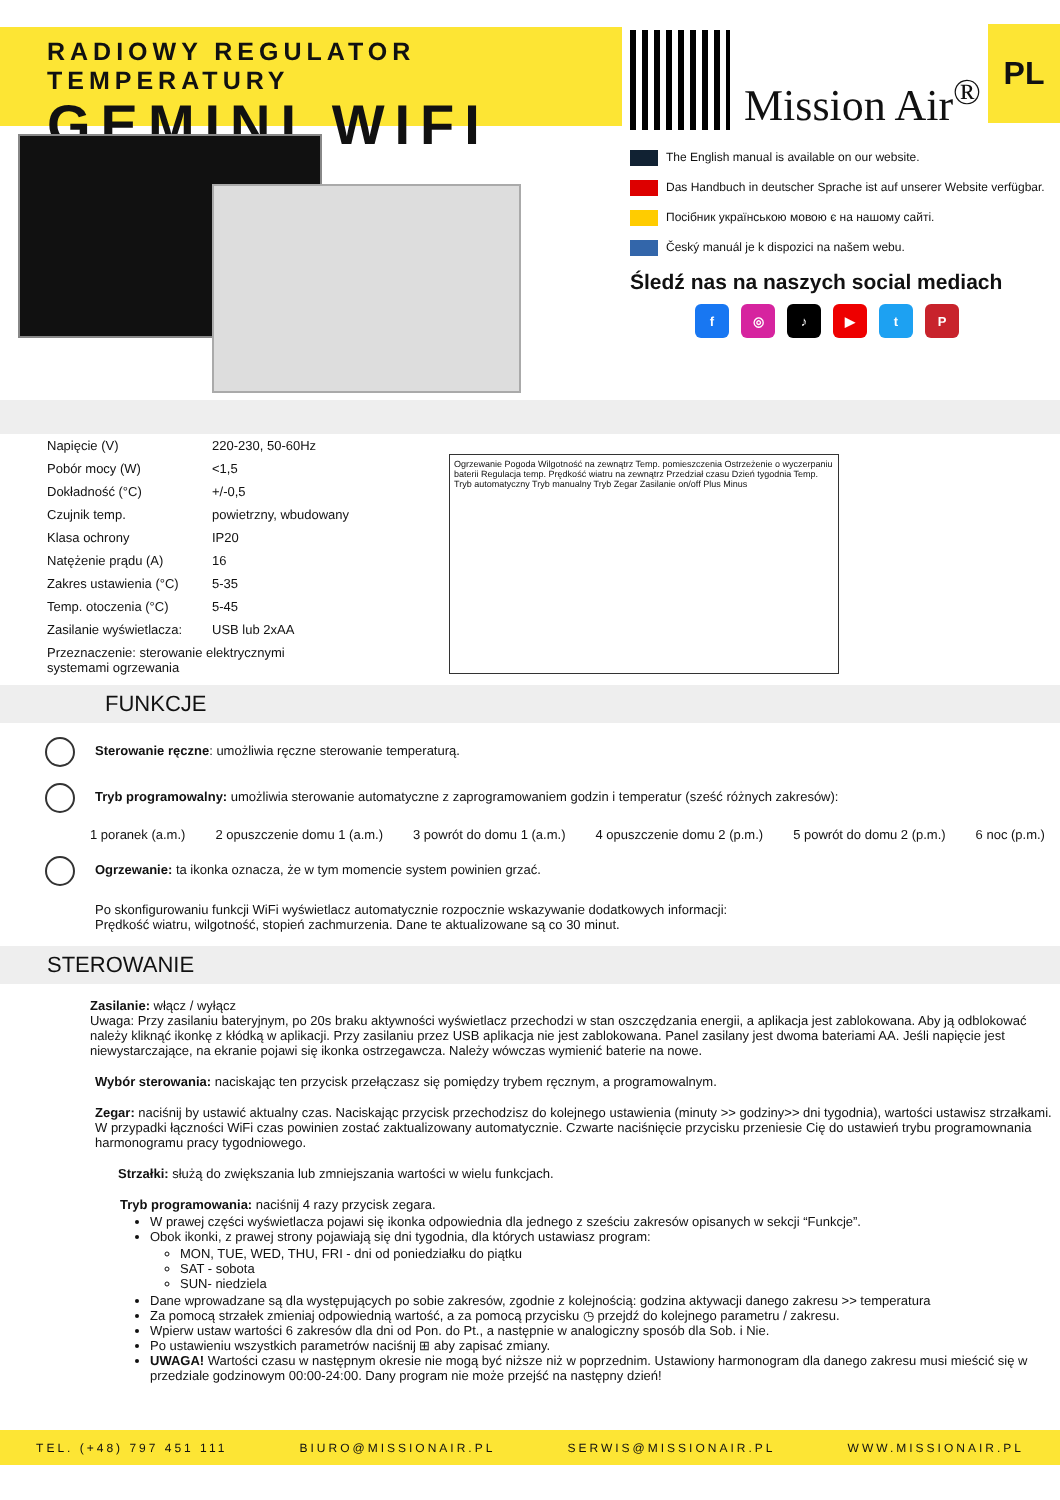RADIOWY REGULATOR TEMPERATURY
GEMINI WIFI
Mission Air<sup>®</sup>
PL
The English manual is available on our website.
Das Handbuch in deutscher Sprache ist auf unserer Website verfügbar.
Посібник українською мовою є на нашому сайті.
Český manuál je k dispozici na našem webu.
Śledź nas na naszych social mediach
f ◎ ♪ ▶ t P
| Napięcie (V) | 220-230, 50-60Hz |
| Pobór mocy (W) | <1,5 |
| Dokładność (°C) | +/-0,5 |
| Czujnik temp. | powietrzny, wbudowany |
| Klasa ochrony | IP20 |
| Natężenie prądu (A) | 16 |
| Zakres ustawienia (°C) | 5-35 |
| Temp. otoczenia (°C) | 5-45 |
| Zasilanie wyświetlacza: | USB lub 2xAA |
| Przeznaczenie: sterowanie elektrycznymi systemami ogrzewania | |
Ogrzewanie Pogoda Wilgotność na zewnątrz Temp. pomieszczenia Ostrzeżenie o wyczerpaniu baterii Regulacja temp. Prędkość wiatru na zewnątrz Przedział czasu Dzień tygodnia Temp. Tryb automatyczny Tryb manualny Tryb Zegar Zasilanie on/off Plus Minus
FUNKCJE
Sterowanie ręczne: umożliwia ręczne sterowanie temperaturą.
Tryb programowalny: umożliwia sterowanie automatyczne z zaprogramowaniem godzin i temperatur (sześć różnych zakresów):
1 poranek (a.m.) 2 opuszczenie domu 1 (a.m.) 3 powrót do domu 1 (a.m.) 4 opuszczenie domu 2 (p.m.) 5 powrót do domu 2 (p.m.) 6 noc (p.m.)
Ogrzewanie: ta ikonka oznacza, że w tym momencie system powinien grzać.
Po skonfigurowaniu funkcji WiFi wyświetlacz automatycznie rozpocznie wskazywanie dodatkowych informacji:
Prędkość wiatru, wilgotność, stopień zachmurzenia. Dane te aktualizowane są co 30 minut.
STEROWANIE
Zasilanie: włącz / wyłącz
Uwaga: Przy zasilaniu bateryjnym, po 20s braku aktywności wyświetlacz przechodzi w stan oszczędzania energii, a aplikacja jest zablokowana. Aby ją odblokować należy kliknąć ikonkę z kłódką w aplikacji. Przy zasilaniu przez USB aplikacja nie jest zablokowana. Panel zasilany jest dwoma bateriami AA. Jeśli napięcie jest niewystarczające, na ekranie pojawi się ikonka ostrzegawcza. Należy wówczas wymienić baterie na nowe.
Wybór sterowania: naciskając ten przycisk przełączasz się pomiędzy trybem ręcznym, a programowalnym.
Zegar: naciśnij by ustawić aktualny czas. Naciskając przycisk przechodzisz do kolejnego ustawienia (minuty >> godziny>> dni tygodnia), wartości ustawisz strzałkami. W przypadki łączności WiFi czas powinien zostać zaktualizowany automatycznie. Czwarte naciśnięcie przycisku przeniesie Cię do ustawień trybu programownania harmonogramu pracy tygodniowego.
Strzałki: służą do zwiększania lub zmniejszania wartości w wielu funkcjach.
Tryb programowania: naciśnij 4 razy przycisk zegara.
W prawej części wyświetlacza pojawi się ikonka odpowiednia dla jednego z sześciu zakresów opisanych w sekcji “Funkcje”.
Obok ikonki, z prawej strony pojawiają się dni tygodnia, dla których ustawiasz program:
MON, TUE, WED, THU, FRI - dni od poniedziałku do piątku
SAT - sobota
SUN- niedziela
Dane wprowadzane są dla występujących po sobie zakresów, zgodnie z kolejnością: godzina aktywacji danego zakresu >> temperatura
Za pomocą strzałek zmieniaj odpowiednią wartość, a za pomocą przycisku ◷ przejdź do kolejnego parametru / zakresu.
Wpierw ustaw wartości 6 zakresów dla dni od Pon. do Pt., a następnie w analogiczny sposób dla Sob. i Nie.
Po ustawieniu wszystkich parametrów naciśnij ⊞ aby zapisać zmiany.
UWAGA! Wartości czasu w następnym okresie nie mogą być niższe niż w poprzednim. Ustawiony harmonogram dla danego zakresu musi mieścić się w przedziale godzinowym 00:00-24:00. Dany program nie może przejść na następny dzień!
TEL. (+48) 797 451 111 BIURO@MISSIONAIR.PL SERWIS@MISSIONAIR.PL WWW.MISSIONAIR.PL